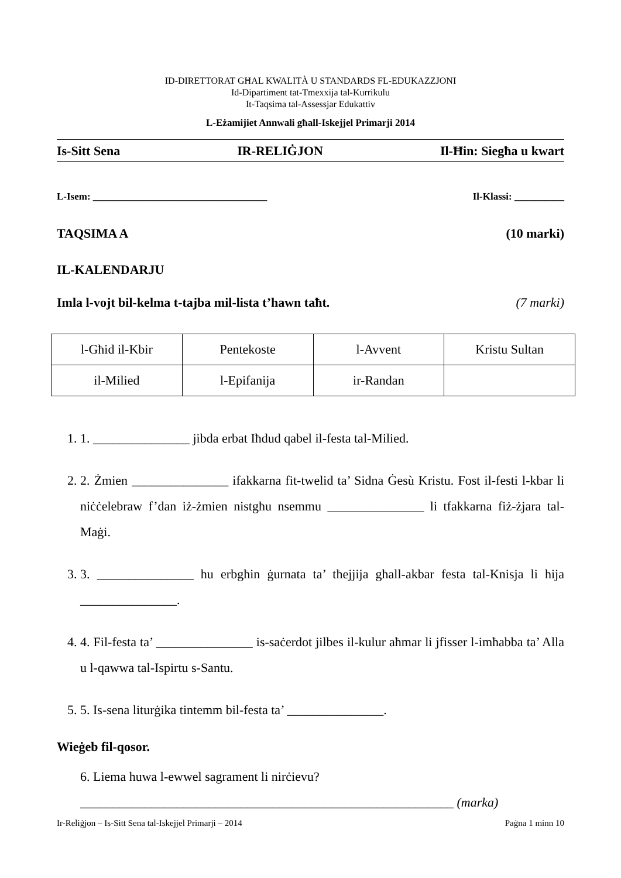ID-DIRETTORAT GĦAL KWALITÀ U STANDARDS FL-EDUKAZZJONI
Id-Dipartiment tat-Tmexxija tal-Kurrikulu
It-Taqsima tal-Assessjar Edukattiv
L-Eżamijiet Annwali għall-Iskejjel Primarji 2014
Is-Sitt Sena IR-RELIĠJON Il-Ħin: Siegħa u kwart
L-Isem: ___________________________________ Il-Klassi: __________
TAQSIMA A (10 marki)
IL-KALENDARJU
Imla l-vojt bil-kelma t-tajba mil-lista t’hawn taħt. (7 marki)
| l-Għid il-Kbir | Pentekoste | l-Avvent | Kristu Sultan |
| il-Milied | l-Epifanija | ir-Randan | |
1. 1. _______________ jibda erbat Iħdud qabel il-festa tal-Milied.
2. 2. Żmien _______________ ifakkarna fit-twelid ta’ Sidna Ġesù Kristu. Fost il-festi l-kbar li niċċelebraw f’dan iż-żmien nistgħu nsemmu _______________ li tfakkarna fiż-żjara tal-Maġi.
3. 3. _______________ hu erbgħin ġurnata ta’ tħejjija għall-akbar festa tal-Knisja li hija _______________.
4. 4. Fil-festa ta’ _______________ is-saċerdot jilbes il-kulur aħmar li jfisser l-imħabba ta’ Alla u l-qawwa tal-Ispirtu s-Santu.
5. 5. Is-sena liturġika tintemm bil-festa ta’ _______________.
Wieġeb fil-qosor.
6. Liema huwa l-ewwel sagrament li nirċievu?
__________________________________________________________ (marka)
Ir-Reliġjon – Is-Sitt Sena tal-Iskejjel Primarji – 2014 Paġna 1 minn 10